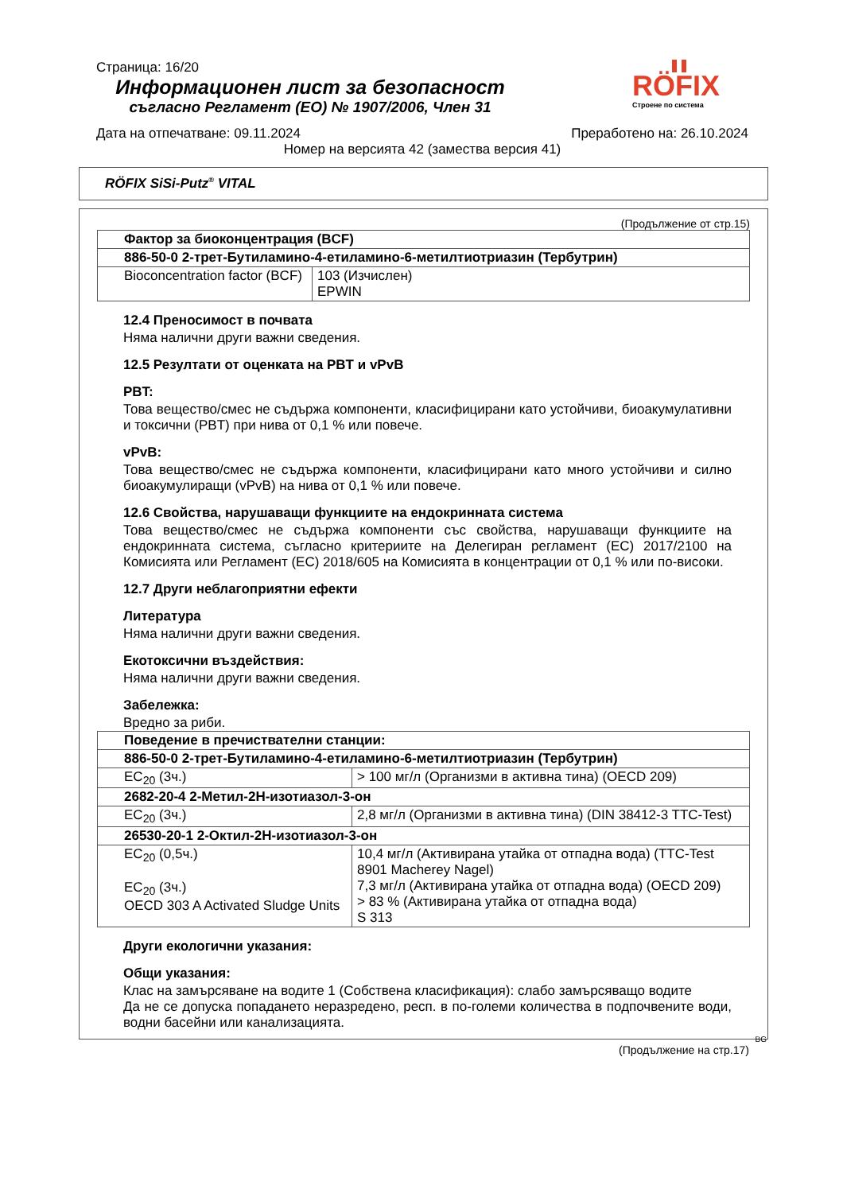Страница: 16/20
RÖFIX
Строене по система
Информационен лист за безопасност
съгласно Регламент (ЕО) № 1907/2006, Член 31
Дата на отпечатване: 09.11.2024 Преработено на: 26.10.2024
Номер на версията 42 (замества версия 41)
RÖFIX SiSi-Putz<sup>®</sup> VITAL
(Продължение от стр.15)
| Фактор за биоконцентрация (BCF) | |
| 886-50-0 2-трет-Бутиламино-4-етиламино-6-метилтиотриазин (Тербутрин) | |
| Bioconcentration factor (BCF) | 103 (Изчислен) EPWIN |
12.4 Преносимост в почвата
Няма налични други важни сведения.
12.5 Резултати от оценката на PBT и vPvB
PBT:
Това вещество/смес не съдържа компоненти, класифицирани като устойчиви, биоакумулативни и токсични (PBT) при нива от 0,1 % или повече.
vPvB:
Това вещество/смес не съдържа компоненти, класифицирани като много устойчиви и силно биоакумулиращи (vPvB) на нива от 0,1 % или повече.
12.6 Свойства, нарушаващи функциите на ендокринната система
Това вещество/смес не съдържа компоненти със свойства, нарушаващи функциите на ендокринната система, съгласно критериите на Делегиран регламент (ЕС) 2017/2100 на Комисията или Регламент (ЕС) 2018/605 на Комисията в концентрации от 0,1 % или по-високи.
12.7 Други неблагоприятни ефекти
Литература
Няма налични други важни сведения.
Екотоксични въздействия:
Няма налични други важни сведения.
Забележка:
Вредно за риби.
| Поведение в пречиствателни станции: | |
| 886-50-0 2-трет-Бутиламино-4-етиламино-6-метилтиотриазин (Тербутрин) | |
| EC<sub>20</sub> (3ч.) | > 100 мг/л (Организми в активна тина) (OECD 209) |
| 2682-20-4 2-Метил-2H-изотиазол-3-он | |
| EC<sub>20</sub> (3ч.) | 2,8 мг/л (Организми в активна тина) (DIN 38412-3 TTC-Test) |
| 26530-20-1 2-Октил-2H-изотиазол-3-он | |
| EC<sub>20</sub> (0,5ч.) EC<sub>20</sub> (3ч.) OECD 303 A Activated Sludge Units | 10,4 мг/л (Активирана утайка от отпадна вода) (TTC-Test 8901 Macherey Nagel) 7,3 мг/л (Активирана утайка от отпадна вода) (OECD 209) > 83 % (Активирана утайка от отпадна вода) S 313 |
Други екологични указания:
Общи указания:
Клас на замърсяване на водите 1 (Собствена класификация): слабо замърсяващо водите
Да не се допуска попадането неразредено, респ. в по-големи количества в подпочвените води, водни басейни или канализацията.
BG
(Продължение на стр.17)